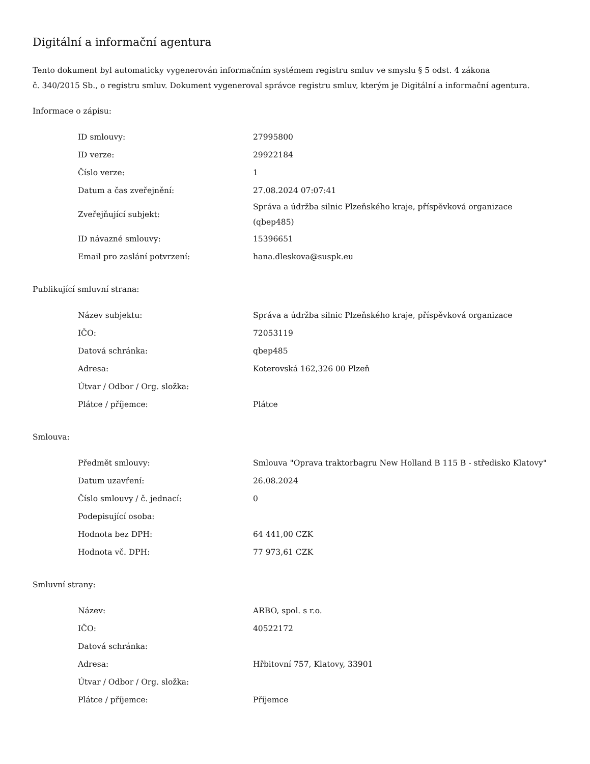Digitální a informační agentura
Tento dokument byl automaticky vygenerován informačním systémem registru smluv ve smyslu § 5 odst. 4 zákona
č. 340/2015 Sb., o registru smluv. Dokument vygeneroval správce registru smluv, kterým je Digitální a informační agentura.
Informace o zápisu:
| ID smlouvy: | 27995800 |
| ID verze: | 29922184 |
| Číslo verze: | 1 |
| Datum a čas zveřejnění: | 27.08.2024 07:07:41 |
| Zveřejňující subjekt: | Správa a údržba silnic Plzeňského kraje, příspěvková organizace (qbep485) |
| ID návazné smlouvy: | 15396651 |
| Email pro zaslání potvrzení: | hana.dleskova@suspk.eu |
Publikující smluvní strana:
| Název subjektu: | Správa a údržba silnic Plzeňského kraje, příspěvková organizace |
| IČO: | 72053119 |
| Datová schránka: | qbep485 |
| Adresa: | Koterovská 162,326 00 Plzeň |
| Útvar / Odbor / Org. složka: | |
| Plátce / příjemce: | Plátce |
Smlouva:
| Předmět smlouvy: | Smlouva "Oprava traktorbagru New Holland B 115 B - středisko Klatovy" |
| Datum uzavření: | 26.08.2024 |
| Číslo smlouvy / č. jednací: | 0 |
| Podepisující osoba: | |
| Hodnota bez DPH: | 64 441,00 CZK |
| Hodnota vč. DPH: | 77 973,61 CZK |
Smluvní strany:
| Název: | ARBO, spol. s r.o. |
| IČO: | 40522172 |
| Datová schránka: | |
| Adresa: | Hřbitovní 757, Klatovy, 33901 |
| Útvar / Odbor / Org. složka: | |
| Plátce / příjemce: | Příjemce |